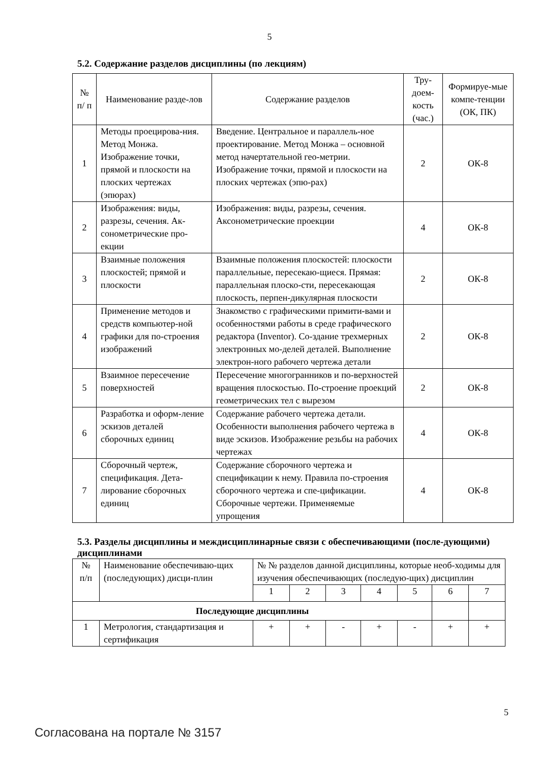5
5.2. Содержание разделов дисциплины (по лекциям)
| № п/ п | Наименование разде-лов | Содержание разделов | Тру-доем-кость (час.) | Формируе-мые компе-тенции (ОК, ПК) |
| --- | --- | --- | --- | --- |
| 1 | Методы проецирова-ния. Метод Монжа. Изображение точки, прямой и плоскости на плоских чертежах (эпюрах) | Введение. Центральное и параллель-ное проектирование. Метод Монжа – основной метод начертательной гео-метрии. Изображение точки, прямой и плоскости на плоских чертежах (эпю-рах) | 2 | ОК-8 |
| 2 | Изображения: виды, разрезы, сечения. Ак-сонометрические про-екции | Изображения: виды, разрезы, сечения. Аксонометрические проекции | 4 | ОК-8 |
| 3 | Взаимные положения плоскостей; прямой и плоскости | Взаимные положения плоскостей: плоскости параллельные, пересекаю-щиеся. Прямая: параллельная плоско-сти, пересекающая плоскость, перпен-дикулярная плоскости | 2 | ОК-8 |
| 4 | Применение методов и средств компьютер-ной графики для по-строения изображений | Знакомство с графическими примити-вами и особенностями работы в среде графического редактора (Inventor). Со-здание трехмерных электронных мо-делей деталей. Выполнение электрон-ного рабочего чертежа детали | 2 | ОК-8 |
| 5 | Взаимное пересечение поверхностей | Пересечение многогранников и по-верхностей вращения плоскостью. По-строение проекций геометрических тел с вырезом | 2 | ОК-8 |
| 6 | Разработка и оформ-ление эскизов деталей сборочных единиц | Содержание рабочего чертежа детали. Особенности выполнения рабочего чертежа в виде эскизов. Изображение резьбы на рабочих чертежах | 4 | ОК-8 |
| 7 | Сборочный чертеж, спецификация. Дета-лирование сборочных единиц | Содержание сборочного чертежа и спецификации к нему. Правила по-строения сборочного чертежа и спе-цификации. Сборочные чертежи. Применяемые упрощения | 4 | ОК-8 |
5.3. Разделы дисциплины и междисциплинарные связи с обеспечивающими (после-дующими) дисциплинами
| № п/п | Наименование обеспечиваю-щих (последующих) дисци-плин | № № разделов данной дисциплины, которые необ-ходимы для изучения обеспечивающих (последую-щих) дисциплин | | | | | | |
| | | 1 | 2 | 3 | 4 | 5 | 6 | 7 |
| Последующие дисциплины | | | | | | | | |
| 1 | Метрология, стандартизация и сертификация | + | + | - | + | - | + | + |
5
Согласована на портале № 3157